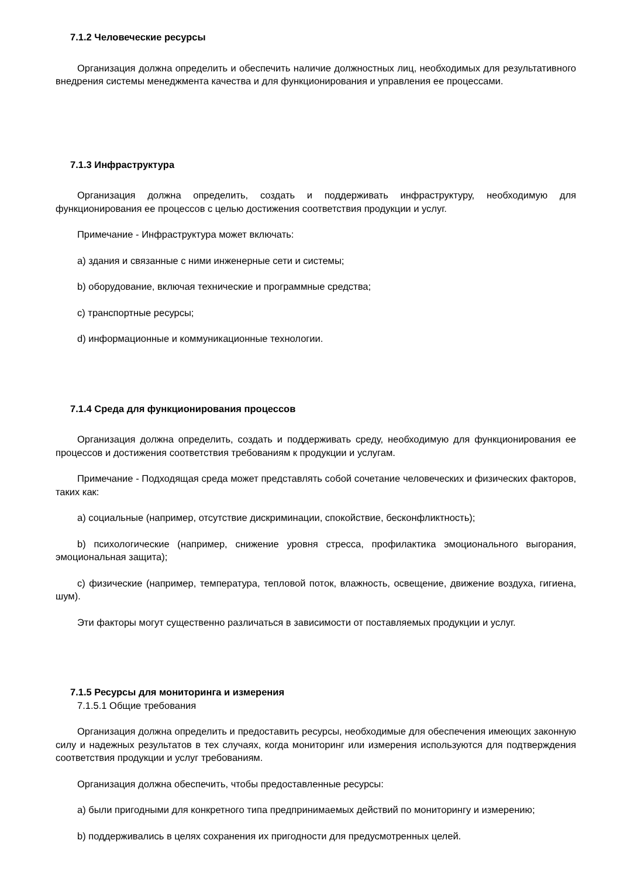7.1.2 Человеческие ресурсы
Организация должна определить и обеспечить наличие должностных лиц, необходимых для результативного внедрения системы менеджмента качества и для функционирования и управления ее процессами.
7.1.3 Инфраструктура
Организация должна определить, создать и поддерживать инфраструктуру, необходимую для функционирования ее процессов с целью достижения соответствия продукции и услуг.
Примечание - Инфраструктура может включать:
a) здания и связанные с ними инженерные сети и системы;
b) оборудование, включая технические и программные средства;
c) транспортные ресурсы;
d) информационные и коммуникационные технологии.
7.1.4 Среда для функционирования процессов
Организация должна определить, создать и поддерживать среду, необходимую для функционирования ее процессов и достижения соответствия требованиям к продукции и услугам.
Примечание - Подходящая среда может представлять собой сочетание человеческих и физических факторов, таких как:
a) социальные (например, отсутствие дискриминации, спокойствие, бесконфликтность);
b) психологические (например, снижение уровня стресса, профилактика эмоционального выгорания, эмоциональная защита);
c) физические (например, температура, тепловой поток, влажность, освещение, движение воздуха, гигиена, шум).
Эти факторы могут существенно различаться в зависимости от поставляемых продукции и услуг.
7.1.5 Ресурсы для мониторинга и измерения
7.1.5.1 Общие требования
Организация должна определить и предоставить ресурсы, необходимые для обеспечения имеющих законную силу и надежных результатов в тех случаях, когда мониторинг или измерения используются для подтверждения соответствия продукции и услуг требованиям.
Организация должна обеспечить, чтобы предоставленные ресурсы:
a) были пригодными для конкретного типа предпринимаемых действий по мониторингу и измерению;
b) поддерживались в целях сохранения их пригодности для предусмотренных целей.